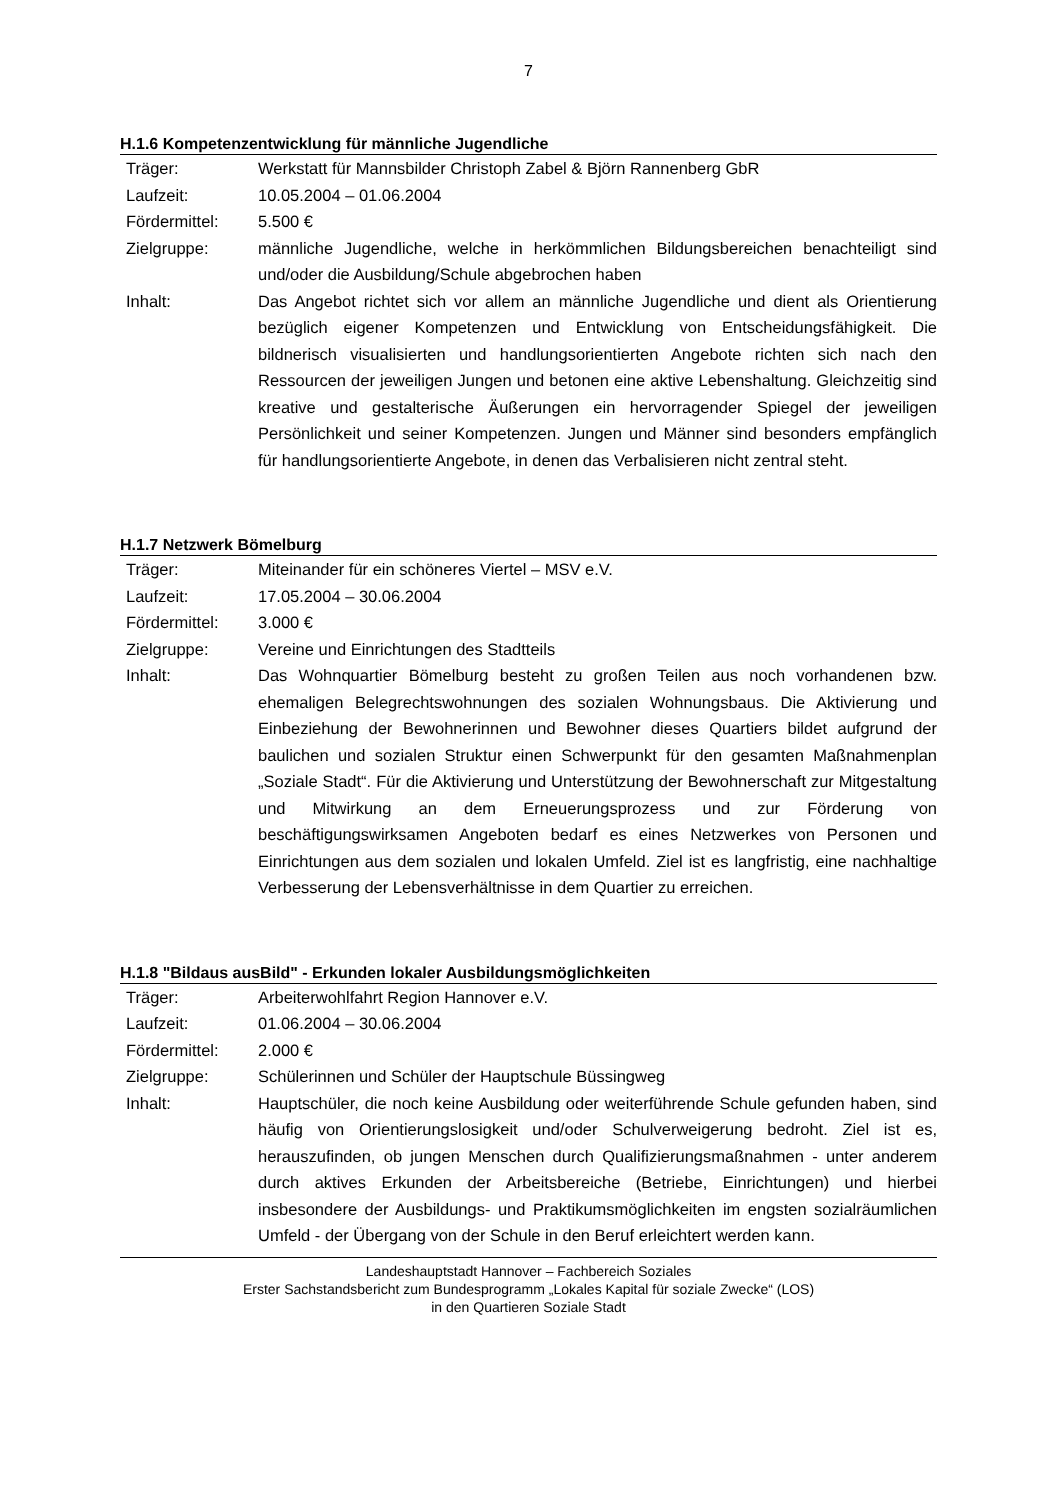7
H.1.6 Kompetenzentwicklung für männliche Jugendliche
| Träger: | Werkstatt für Mannsbilder Christoph Zabel & Björn Rannenberg GbR |
| Laufzeit: | 10.05.2004 – 01.06.2004 |
| Fördermittel: | 5.500 € |
| Zielgruppe: | männliche Jugendliche, welche in herkömmlichen Bildungsbereichen benachteiligt sind und/oder die Ausbildung/Schule abgebrochen haben |
| Inhalt: | Das Angebot richtet sich vor allem an männliche Jugendliche und dient als Orientierung bezüglich eigener Kompetenzen und Entwicklung von Entscheidungsfähigkeit. Die bildnerisch visualisierten und handlungsorientierten Angebote richten sich nach den Ressourcen der jeweiligen Jungen und betonen eine aktive Lebenshaltung. Gleichzeitig sind kreative und gestalterische Äußerungen ein hervorragender Spiegel der jeweiligen Persönlichkeit und seiner Kompetenzen. Jungen und Männer sind besonders empfänglich für handlungsorientierte Angebote, in denen das Verbalisieren nicht zentral steht. |
H.1.7 Netzwerk Bömelburg
| Träger: | Miteinander für ein schöneres Viertel – MSV e.V. |
| Laufzeit: | 17.05.2004 – 30.06.2004 |
| Fördermittel: | 3.000 € |
| Zielgruppe: | Vereine und Einrichtungen des Stadtteils |
| Inhalt: | Das Wohnquartier Bömelburg besteht zu großen Teilen aus noch vorhandenen bzw. ehemaligen Belegrechtswohnungen des sozialen Wohnungsbaus. Die Aktivierung und Einbeziehung der Bewohnerinnen und Bewohner dieses Quartiers bildet aufgrund der baulichen und sozialen Struktur einen Schwerpunkt für den gesamten Maßnahmenplan „Soziale Stadt“. Für die Aktivierung und Unterstützung der Bewohnerschaft zur Mitgestaltung und Mitwirkung an dem Erneuerungsprozess und zur Förderung von beschäftigungswirksamen Angeboten bedarf es eines Netzwerkes von Personen und Einrichtungen aus dem sozialen und lokalen Umfeld. Ziel ist es langfristig, eine nachhaltige Verbesserung der Lebensverhältnisse in dem Quartier zu erreichen. |
H.1.8 "Bildaus ausBild" - Erkunden lokaler Ausbildungsmöglichkeiten
| Träger: | Arbeiterwohlfahrt Region Hannover e.V. |
| Laufzeit: | 01.06.2004 – 30.06.2004 |
| Fördermittel: | 2.000 € |
| Zielgruppe: | Schülerinnen und Schüler der Hauptschule Büssingweg |
| Inhalt: | Hauptschüler, die noch keine Ausbildung oder weiterführende Schule gefunden haben, sind häufig von Orientierungslosigkeit und/oder Schulverweigerung bedroht. Ziel ist es, herauszufinden, ob jungen Menschen durch Qualifizierungsmaßnahmen - unter anderem durch aktives Erkunden der Arbeitsbereiche (Betriebe, Einrichtungen) und hierbei insbesondere der Ausbildungs- und Praktikumsmöglichkeiten im engsten sozialräumlichen Umfeld - der Übergang von der Schule in den Beruf erleichtert werden kann. |
Landeshauptstadt Hannover – Fachbereich Soziales
Erster Sachstandsbericht zum Bundesprogramm „Lokales Kapital für soziale Zwecke“ (LOS)
in den Quartieren Soziale Stadt